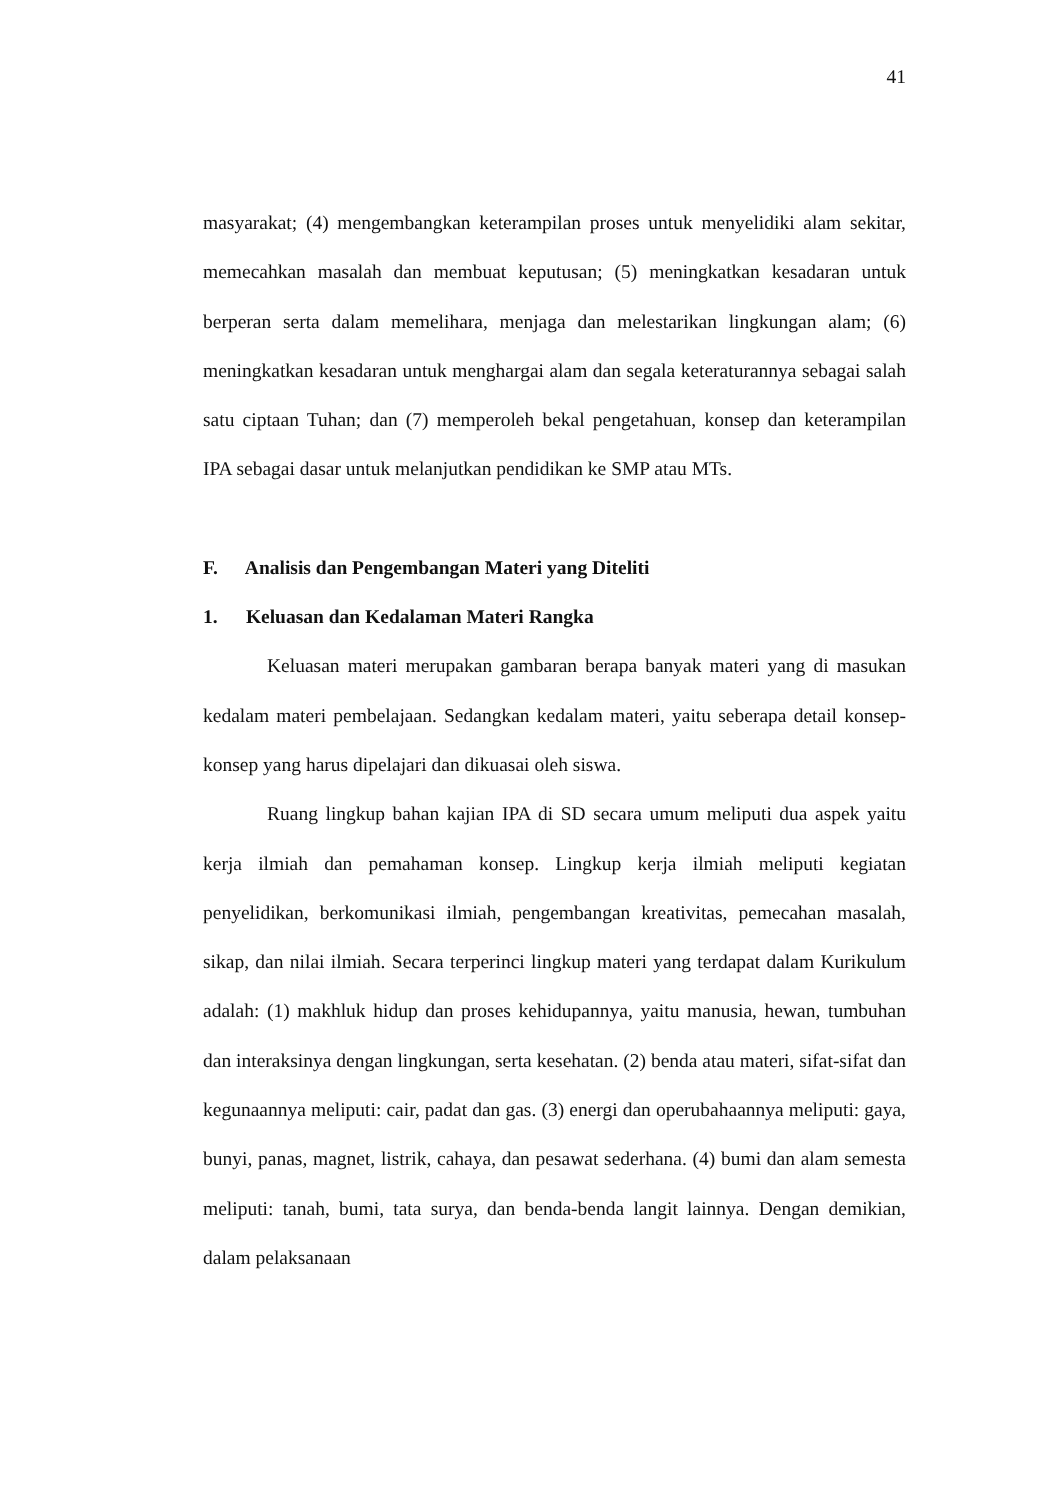41
masyarakat; (4) mengembangkan keterampilan proses untuk menyelidiki alam sekitar, memecahkan masalah dan membuat keputusan; (5) meningkatkan kesadaran untuk berperan serta dalam memelihara, menjaga dan melestarikan lingkungan alam; (6) meningkatkan kesadaran untuk menghargai alam dan segala keteraturannya sebagai salah satu ciptaan Tuhan; dan (7) memperoleh bekal pengetahuan, konsep dan keterampilan IPA sebagai dasar untuk melanjutkan pendidikan ke SMP atau MTs.
F. Analisis dan Pengembangan Materi yang Diteliti
1. Keluasan dan Kedalaman Materi Rangka
Keluasan materi merupakan gambaran berapa banyak materi yang di masukan kedalam materi pembelajaan. Sedangkan kedalam materi, yaitu seberapa detail konsep-konsep yang harus dipelajari dan dikuasai oleh siswa.
Ruang lingkup bahan kajian IPA di SD secara umum meliputi dua aspek yaitu kerja ilmiah dan pemahaman konsep. Lingkup kerja ilmiah meliputi kegiatan penyelidikan, berkomunikasi ilmiah, pengembangan kreativitas, pemecahan masalah, sikap, dan nilai ilmiah. Secara terperinci lingkup materi yang terdapat dalam Kurikulum adalah: (1) makhluk hidup dan proses kehidupannya, yaitu manusia, hewan, tumbuhan dan interaksinya dengan lingkungan, serta kesehatan. (2) benda atau materi, sifat-sifat dan kegunaannya meliputi: cair, padat dan gas. (3) energi dan operubahaannya meliputi: gaya, bunyi, panas, magnet, listrik, cahaya, dan pesawat sederhana. (4) bumi dan alam semesta meliputi: tanah, bumi, tata surya, dan benda-benda langit lainnya. Dengan demikian, dalam pelaksanaan